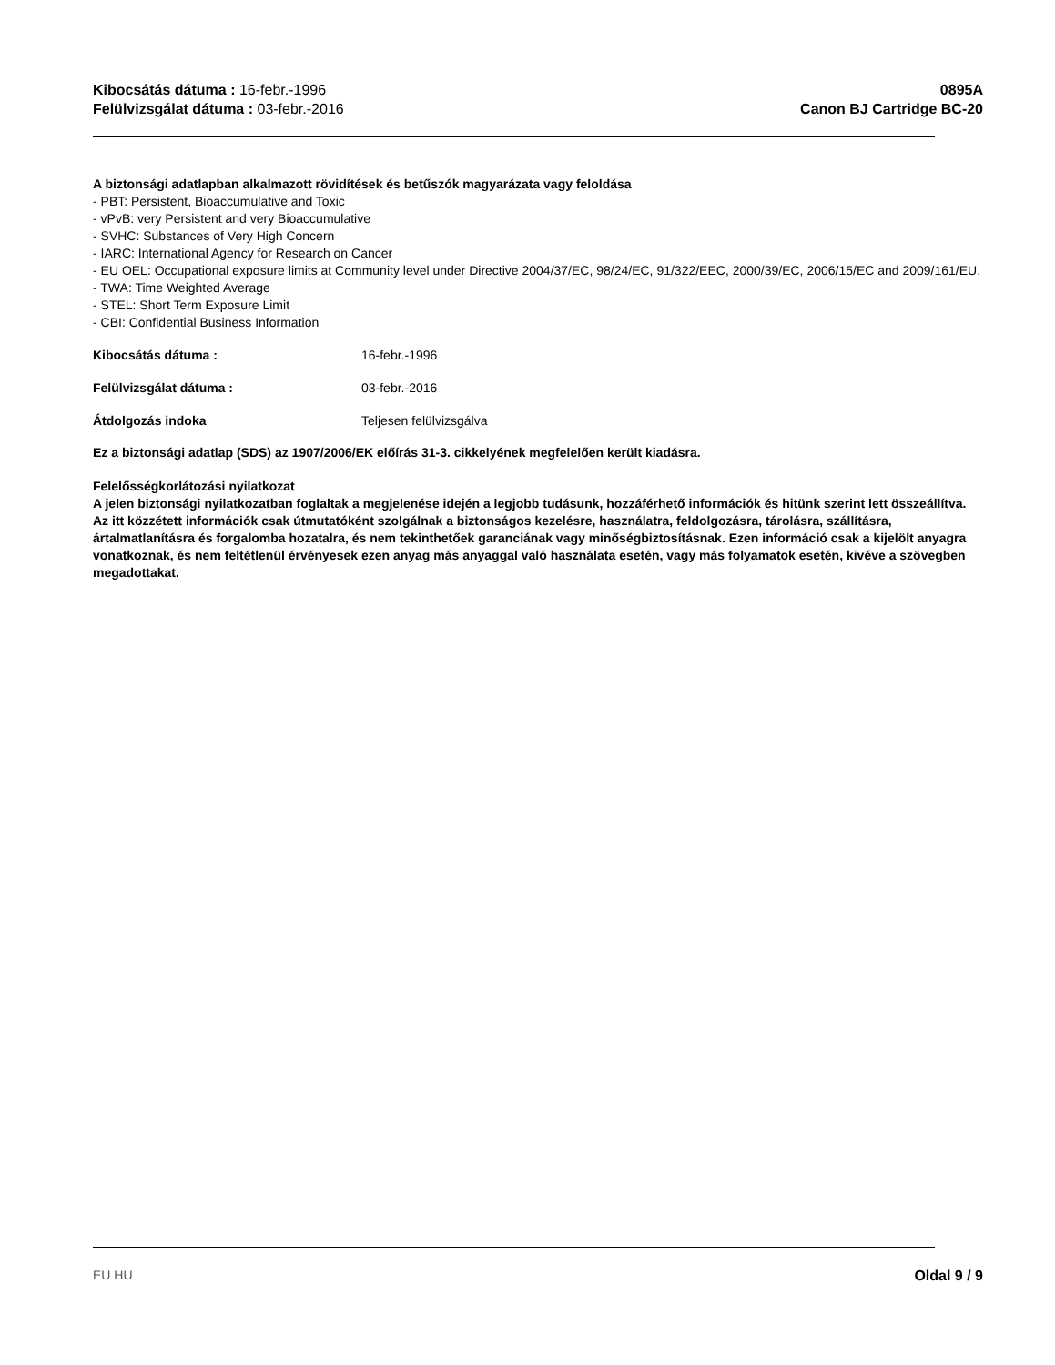Kibocsátás dátuma : 16-febr.-1996
Felülvizsgálat dátuma : 03-febr.-2016
0895A
Canon BJ Cartridge BC-20
A biztonsági adatlapban alkalmazott rövidítések és betűszók magyarázata vagy feloldása
- PBT: Persistent, Bioaccumulative and Toxic
- vPvB: very Persistent and very Bioaccumulative
- SVHC: Substances of Very High Concern
- IARC: International Agency for Research on Cancer
- EU OEL: Occupational exposure limits at Community level under Directive 2004/37/EC, 98/24/EC, 91/322/EEC, 2000/39/EC, 2006/15/EC and 2009/161/EU.
- TWA: Time Weighted Average
- STEL: Short Term Exposure Limit
- CBI: Confidential Business Information
Kibocsátás dátuma : 16-febr.-1996
Felülvizsgálat dátuma : 03-febr.-2016
Átdolgozás indoka Teljesen felülvizsgálva
Ez a biztonsági adatlap (SDS) az 1907/2006/EK előírás 31-3. cikkelyének megfelelően került kiadásra.
Felelősségkorlátozási nyilatkozat
A jelen biztonsági nyilatkozatban foglaltak a megjelenése idején a legjobb tudásunk, hozzáférhető információk és hitünk szerint lett összeállítva. Az itt közzétett információk csak útmutatóként szolgálnak a biztonságos kezelésre, használatra, feldolgozásra, tárolásra, szállításra, ártalmatlanításra és forgalomba hozatalra, és nem tekinthetőek garanciának vagy minőségbiztosításnak. Ezen információ csak a kijelölt anyagra vonatkoznak, és nem feltétlenül érvényesek ezen anyag más anyaggal való használata esetén, vagy más folyamatok esetén, kivéve a szövegben megadottakat.
EU HU Oldal 9 / 9